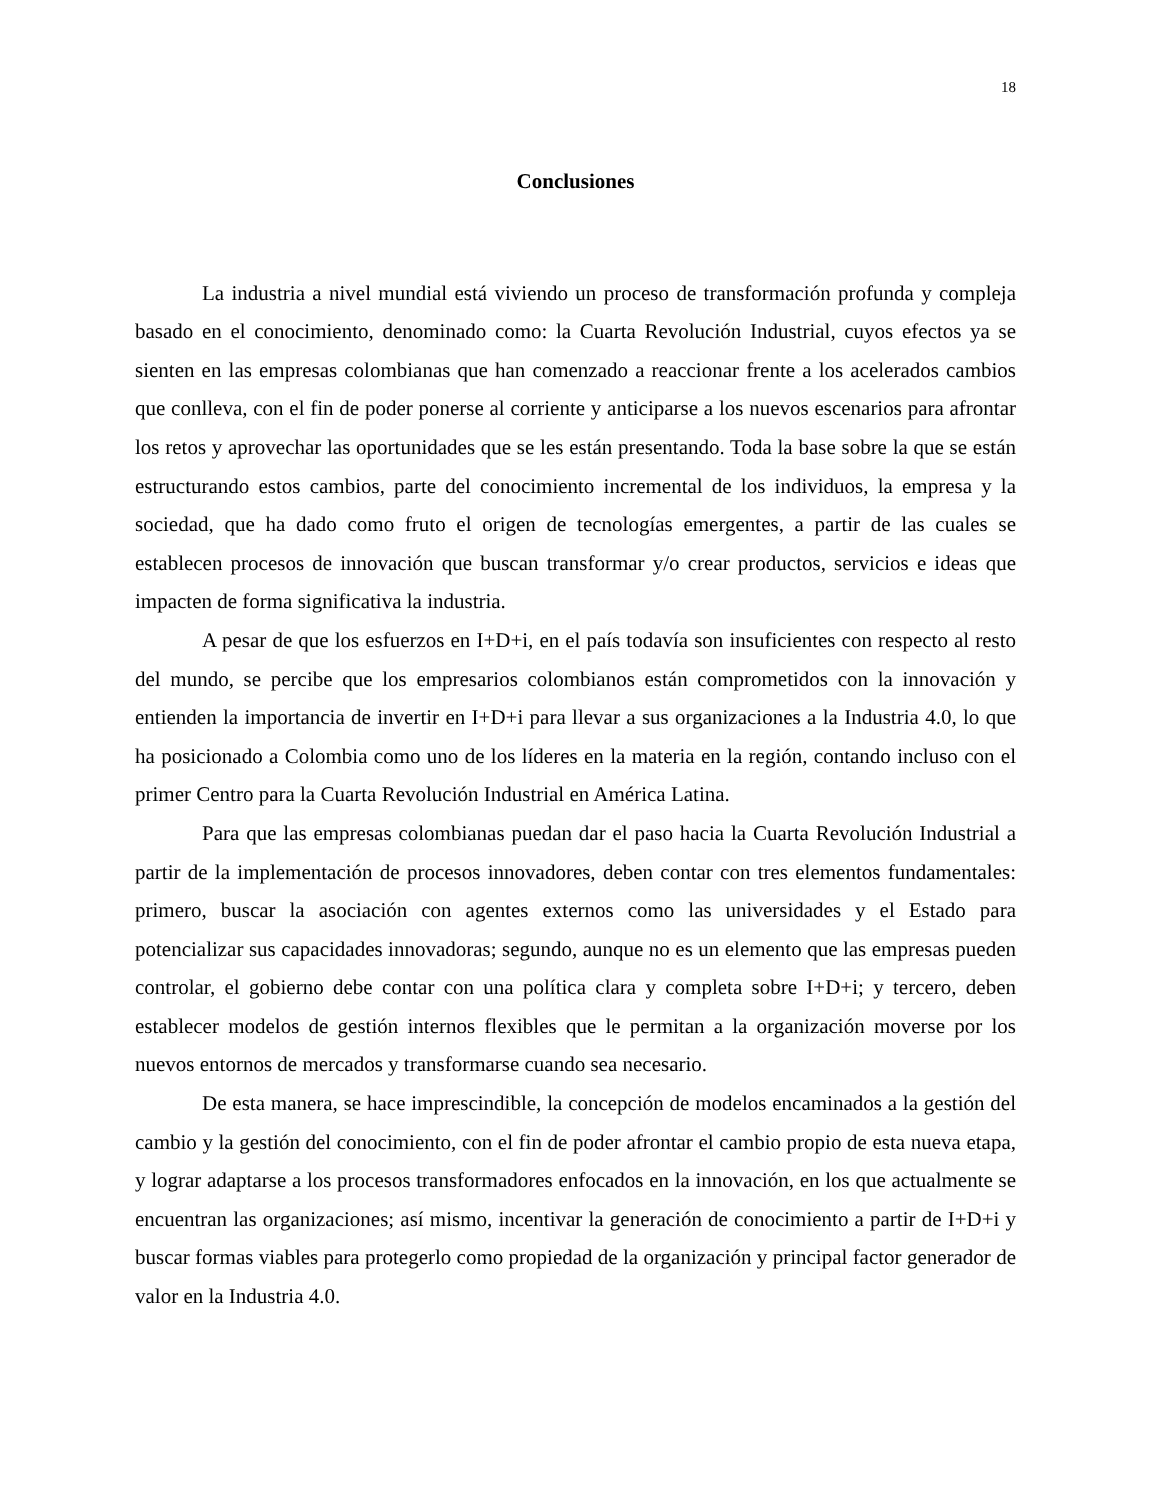18
Conclusiones
La industria a nivel mundial está viviendo un proceso de transformación profunda y compleja basado en el conocimiento, denominado como: la Cuarta Revolución Industrial, cuyos efectos ya se sienten en las empresas colombianas que han comenzado a reaccionar frente a los acelerados cambios que conlleva, con el fin de poder ponerse al corriente y anticiparse a los nuevos escenarios para afrontar los retos y aprovechar las oportunidades que se les están presentando. Toda la base sobre la que se están estructurando estos cambios, parte del conocimiento incremental de los individuos, la empresa y la sociedad, que ha dado como fruto el origen de tecnologías emergentes, a partir de las cuales se establecen procesos de innovación que buscan transformar y/o crear productos, servicios e ideas que impacten de forma significativa la industria.
A pesar de que los esfuerzos en I+D+i, en el país todavía son insuficientes con respecto al resto del mundo, se percibe que los empresarios colombianos están comprometidos con la innovación y entienden la importancia de invertir en I+D+i para llevar a sus organizaciones a la Industria 4.0, lo que ha posicionado a Colombia como uno de los líderes en la materia en la región, contando incluso con el primer Centro para la Cuarta Revolución Industrial en América Latina.
Para que las empresas colombianas puedan dar el paso hacia la Cuarta Revolución Industrial a partir de la implementación de procesos innovadores, deben contar con tres elementos fundamentales: primero, buscar la asociación con agentes externos como las universidades y el Estado para potencializar sus capacidades innovadoras; segundo, aunque no es un elemento que las empresas pueden controlar, el gobierno debe contar con una política clara y completa sobre I+D+i; y tercero, deben establecer modelos de gestión internos flexibles que le permitan a la organización moverse por los nuevos entornos de mercados y transformarse cuando sea necesario.
De esta manera, se hace imprescindible, la concepción de modelos encaminados a la gestión del cambio y la gestión del conocimiento, con el fin de poder afrontar el cambio propio de esta nueva etapa, y lograr adaptarse a los procesos transformadores enfocados en la innovación, en los que actualmente se encuentran las organizaciones; así mismo, incentivar la generación de conocimiento a partir de I+D+i y buscar formas viables para protegerlo como propiedad de la organización y principal factor generador de valor en la Industria 4.0.